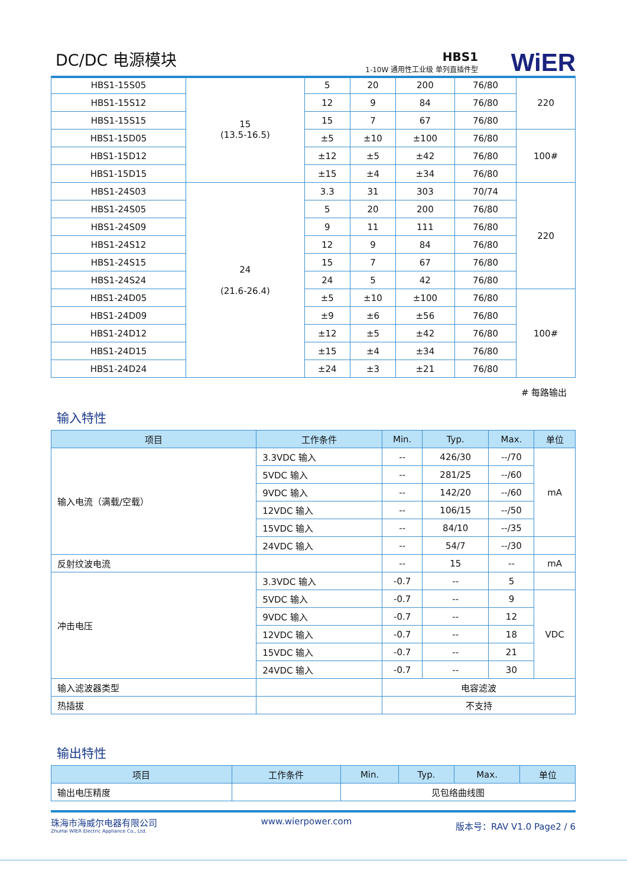DC/DC 电源模块 HBS1
1-10W 通用性工业级 单列直插件型 WiER
| HBS1-15S05 | 15 (13.5-16.5) | 5 | 20 | 200 | 76/80 | 220 |
| HBS1-15S12 | | 12 | 9 | 84 | 76/80 | |
| HBS1-15S15 | | 15 | 7 | 67 | 76/80 | |
| HBS1-15D05 | | ±5 | ±10 | ±100 | 76/80 | 100# |
| HBS1-15D12 | | ±12 | ±5 | ±42 | 76/80 | |
| HBS1-15D15 | | ±15 | ±4 | ±34 | 76/80 | |
| HBS1-24S03 | 24 (21.6-26.4) | 3.3 | 31 | 303 | 70/74 | 220 |
| HBS1-24S05 | | 5 | 20 | 200 | 76/80 | |
| HBS1-24S09 | | 9 | 11 | 111 | 76/80 | |
| HBS1-24S12 | | 12 | 9 | 84 | 76/80 | |
| HBS1-24S15 | | 15 | 7 | 67 | 76/80 | |
| HBS1-24S24 | | 24 | 5 | 42 | 76/80 | |
| HBS1-24D05 | | ±5 | ±10 | ±100 | 76/80 | 100# |
| HBS1-24D09 | | ±9 | ±6 | ±56 | 76/80 | |
| HBS1-24D12 | | ±12 | ±5 | ±42 | 76/80 | |
| HBS1-24D15 | | ±15 | ±4 | ±34 | 76/80 | |
| HBS1-24D24 | | ±24 | ±3 | ±21 | 76/80 | |
# 每路输出
输入特性
| 项目 | 工作条件 | Min. | Typ. | Max. | 单位 |
| --- | --- | --- | --- | --- | --- |
| 输入电流（满载/空载） | 3.3VDC 输入 | -- | 426/30 | --/70 | mA |
| | 5VDC 输入 | -- | 281/25 | --/60 | |
| | 9VDC 输入 | -- | 142/20 | --/60 | |
| | 12VDC 输入 | -- | 106/15 | --/50 | |
| | 15VDC 输入 | -- | 84/10 | --/35 | |
| | 24VDC 输入 | -- | 54/7 | --/30 | |
| 反射纹波电流 | | -- | 15 | -- | mA |
| 冲击电压 | 3.3VDC 输入 | -0.7 | -- | 5 | |
| | 5VDC 输入 | -0.7 | -- | 9 | VDC |
| | 9VDC 输入 | -0.7 | -- | 12 | |
| | 12VDC 输入 | -0.7 | -- | 18 | |
| | 15VDC 输入 | -0.7 | -- | 21 | |
| | 24VDC 输入 | -0.7 | -- | 30 | |
| 输入滤波器类型 | | 电容滤波 | | | |
| 热插拔 | | 不支持 | | | |
输出特性
| 项目 | 工作条件 | Min. | Typ. | Max. | 单位 |
| --- | --- | --- | --- | --- | --- |
| 输出电压精度 | | 见包络曲线图 | | | |
珠海市海威尔电器有限公司
ZhuHai WIER Electric Appliance Co., Ltd.
www.wierpower.com
版本号：RAV V1.0 Page2 / 6